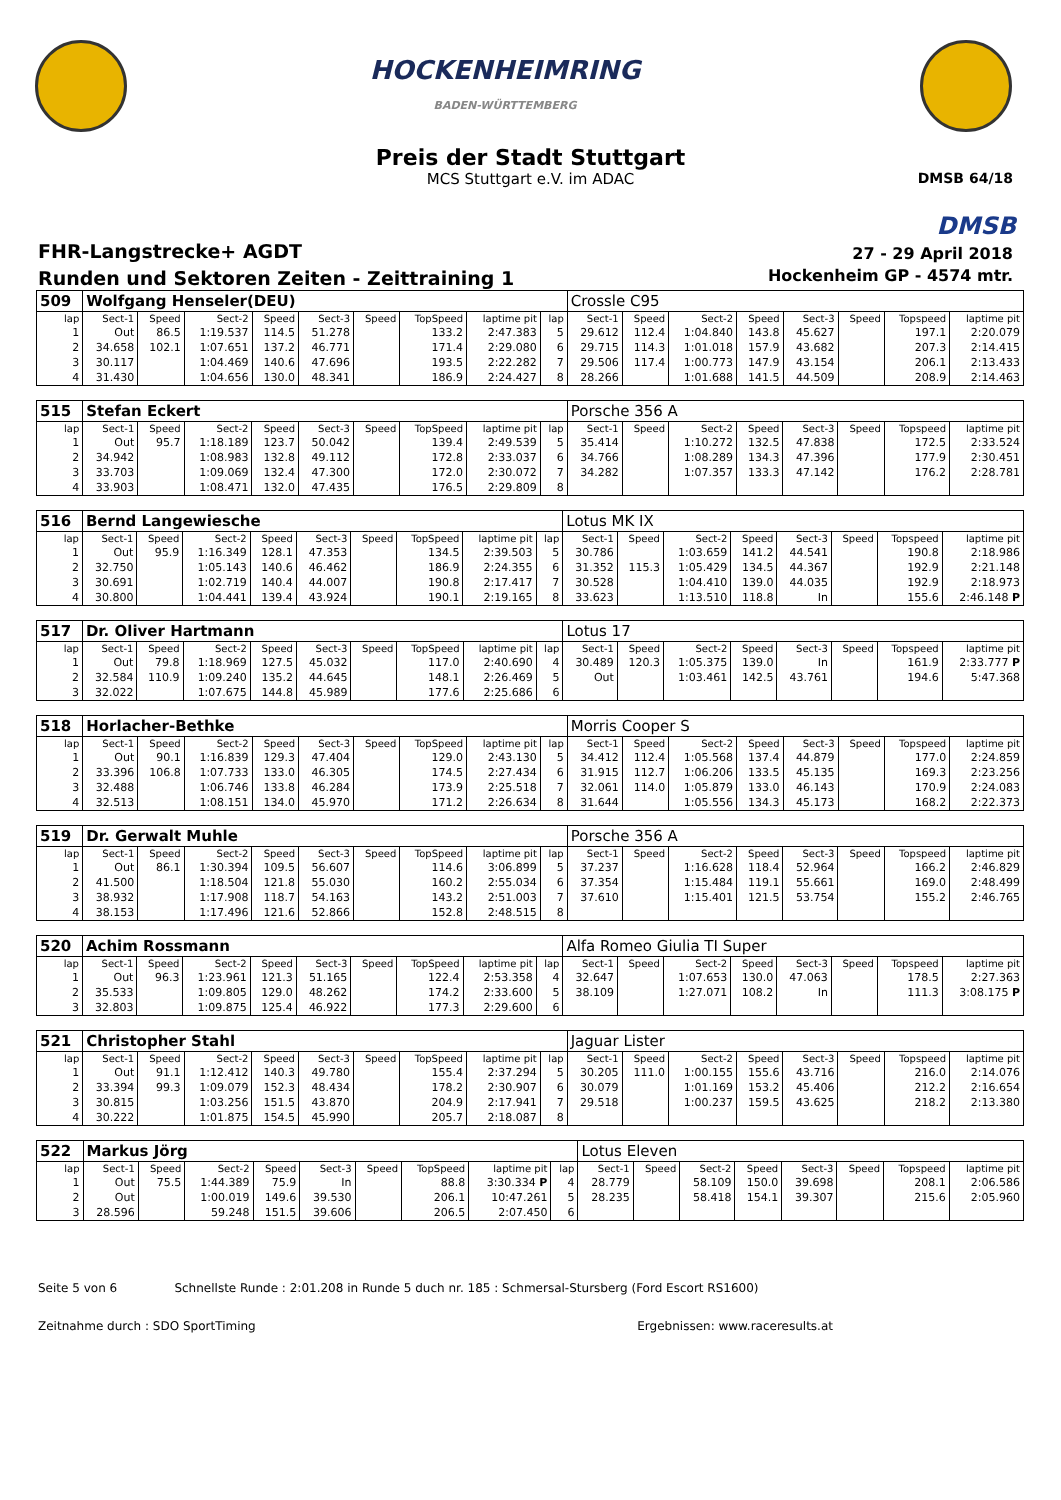HOCKENHEIMRING
BADEN-WÜRTTEMBERG
Preis der Stadt Stuttgart
MCS Stuttgart e.V. im ADAC
DMSB 64/18
DMSB
FHR-Langstrecke+ AGDT
Runden und Sektoren Zeiten - Zeittraining 1
27 - 29 April 2018
Hockenheim GP - 4574 mtr.
| 509 | Wolfgang Henseler(DEU) | | | | | | | | | Crossle C95 | | | | | | | |
| lap | Sect-1 | Speed | Sect-2 | Speed | Sect-3 | Speed | TopSpeed | laptime pit | lap | Sect-1 | Speed | Sect-2 | Speed | Sect-3 | Speed | Topspeed | laptime pit |
| 1 | Out | 86.5 | 1:19.537 | 114.5 | 51.278 | | 133.2 | 2:47.383 | 5 | 29.612 | 112.4 | 1:04.840 | 143.8 | 45.627 | | 197.1 | 2:20.079 |
| 2 | 34.658 | 102.1 | 1:07.651 | 137.2 | 46.771 | | 171.4 | 2:29.080 | 6 | 29.715 | 114.3 | 1:01.018 | 157.9 | 43.682 | | 207.3 | 2:14.415 |
| 3 | 30.117 | | 1:04.469 | 140.6 | 47.696 | | 193.5 | 2:22.282 | 7 | 29.506 | 117.4 | 1:00.773 | 147.9 | 43.154 | | 206.1 | 2:13.433 |
| 4 | 31.430 | | 1:04.656 | 130.0 | 48.341 | | 186.9 | 2:24.427 | 8 | 28.266 | | 1:01.688 | 141.5 | 44.509 | | 208.9 | 2:14.463 |
| 515 | Stefan Eckert | | | | | | | | | Porsche 356 A | | | | | | | |
| lap | Sect-1 | Speed | Sect-2 | Speed | Sect-3 | Speed | TopSpeed | laptime pit | lap | Sect-1 | Speed | Sect-2 | Speed | Sect-3 | Speed | Topspeed | laptime pit |
| 1 | Out | 95.7 | 1:18.189 | 123.7 | 50.042 | | 139.4 | 2:49.539 | 5 | 35.414 | | 1:10.272 | 132.5 | 47.838 | | 172.5 | 2:33.524 |
| 2 | 34.942 | | 1:08.983 | 132.8 | 49.112 | | 172.8 | 2:33.037 | 6 | 34.766 | | 1:08.289 | 134.3 | 47.396 | | 177.9 | 2:30.451 |
| 3 | 33.703 | | 1:09.069 | 132.4 | 47.300 | | 172.0 | 2:30.072 | 7 | 34.282 | | 1:07.357 | 133.3 | 47.142 | | 176.2 | 2:28.781 |
| 4 | 33.903 | | 1:08.471 | 132.0 | 47.435 | | 176.5 | 2:29.809 | 8 | | | | | | | | |
| 516 | Bernd Langewiesche | | | | | | | | | Lotus MK IX | | | | | | | |
| lap | Sect-1 | Speed | Sect-2 | Speed | Sect-3 | Speed | TopSpeed | laptime pit | lap | Sect-1 | Speed | Sect-2 | Speed | Sect-3 | Speed | Topspeed | laptime pit |
| 1 | Out | 95.9 | 1:16.349 | 128.1 | 47.353 | | 134.5 | 2:39.503 | 5 | 30.786 | | 1:03.659 | 141.2 | 44.541 | | 190.8 | 2:18.986 |
| 2 | 32.750 | | 1:05.143 | 140.6 | 46.462 | | 186.9 | 2:24.355 | 6 | 31.352 | 115.3 | 1:05.429 | 134.5 | 44.367 | | 192.9 | 2:21.148 |
| 3 | 30.691 | | 1:02.719 | 140.4 | 44.007 | | 190.8 | 2:17.417 | 7 | 30.528 | | 1:04.410 | 139.0 | 44.035 | | 192.9 | 2:18.973 |
| 4 | 30.800 | | 1:04.441 | 139.4 | 43.924 | | 190.1 | 2:19.165 | 8 | 33.623 | | 1:13.510 | 118.8 | In | | 155.6 | 2:46.148 P |
| 517 | Dr. Oliver Hartmann | | | | | | | | | Lotus 17 | | | | | | | |
| lap | Sect-1 | Speed | Sect-2 | Speed | Sect-3 | Speed | TopSpeed | laptime pit | lap | Sect-1 | Speed | Sect-2 | Speed | Sect-3 | Speed | Topspeed | laptime pit |
| 1 | Out | 79.8 | 1:18.969 | 127.5 | 45.032 | | 117.0 | 2:40.690 | 4 | 30.489 | 120.3 | 1:05.375 | 139.0 | In | | 161.9 | 2:33.777 P |
| 2 | 32.584 | 110.9 | 1:09.240 | 135.2 | 44.645 | | 148.1 | 2:26.469 | 5 | Out | | 1:03.461 | 142.5 | 43.761 | | 194.6 | 5:47.368 |
| 3 | 32.022 | | 1:07.675 | 144.8 | 45.989 | | 177.6 | 2:25.686 | 6 | | | | | | | | |
| 518 | Horlacher-Bethke | | | | | | | | | Morris Cooper S | | | | | | | |
| lap | Sect-1 | Speed | Sect-2 | Speed | Sect-3 | Speed | TopSpeed | laptime pit | lap | Sect-1 | Speed | Sect-2 | Speed | Sect-3 | Speed | Topspeed | laptime pit |
| 1 | Out | 90.1 | 1:16.839 | 129.3 | 47.404 | | 129.0 | 2:43.130 | 5 | 34.412 | 112.4 | 1:05.568 | 137.4 | 44.879 | | 177.0 | 2:24.859 |
| 2 | 33.396 | 106.8 | 1:07.733 | 133.0 | 46.305 | | 174.5 | 2:27.434 | 6 | 31.915 | 112.7 | 1:06.206 | 133.5 | 45.135 | | 169.3 | 2:23.256 |
| 3 | 32.488 | | 1:06.746 | 133.8 | 46.284 | | 173.9 | 2:25.518 | 7 | 32.061 | 114.0 | 1:05.879 | 133.0 | 46.143 | | 170.9 | 2:24.083 |
| 4 | 32.513 | | 1:08.151 | 134.0 | 45.970 | | 171.2 | 2:26.634 | 8 | 31.644 | | 1:05.556 | 134.3 | 45.173 | | 168.2 | 2:22.373 |
| 519 | Dr. Gerwalt Muhle | | | | | | | | | Porsche 356 A | | | | | | | |
| lap | Sect-1 | Speed | Sect-2 | Speed | Sect-3 | Speed | TopSpeed | laptime pit | lap | Sect-1 | Speed | Sect-2 | Speed | Sect-3 | Speed | Topspeed | laptime pit |
| 1 | Out | 86.1 | 1:30.394 | 109.5 | 56.607 | | 114.6 | 3:06.899 | 5 | 37.237 | | 1:16.628 | 118.4 | 52.964 | | 166.2 | 2:46.829 |
| 2 | 41.500 | | 1:18.504 | 121.8 | 55.030 | | 160.2 | 2:55.034 | 6 | 37.354 | | 1:15.484 | 119.1 | 55.661 | | 169.0 | 2:48.499 |
| 3 | 38.932 | | 1:17.908 | 118.7 | 54.163 | | 143.2 | 2:51.003 | 7 | 37.610 | | 1:15.401 | 121.5 | 53.754 | | 155.2 | 2:46.765 |
| 4 | 38.153 | | 1:17.496 | 121.6 | 52.866 | | 152.8 | 2:48.515 | 8 | | | | | | | | |
| 520 | Achim Rossmann | | | | | | | | | Alfa Romeo Giulia TI Super | | | | | | | |
| lap | Sect-1 | Speed | Sect-2 | Speed | Sect-3 | Speed | TopSpeed | laptime pit | lap | Sect-1 | Speed | Sect-2 | Speed | Sect-3 | Speed | Topspeed | laptime pit |
| 1 | Out | 96.3 | 1:23.961 | 121.3 | 51.165 | | 122.4 | 2:53.358 | 4 | 32.647 | | 1:07.653 | 130.0 | 47.063 | | 178.5 | 2:27.363 |
| 2 | 35.533 | | 1:09.805 | 129.0 | 48.262 | | 174.2 | 2:33.600 | 5 | 38.109 | | 1:27.071 | 108.2 | In | | 111.3 | 3:08.175 P |
| 3 | 32.803 | | 1:09.875 | 125.4 | 46.922 | | 177.3 | 2:29.600 | 6 | | | | | | | | |
| 521 | Christopher Stahl | | | | | | | | | Jaguar Lister | | | | | | | |
| lap | Sect-1 | Speed | Sect-2 | Speed | Sect-3 | Speed | TopSpeed | laptime pit | lap | Sect-1 | Speed | Sect-2 | Speed | Sect-3 | Speed | Topspeed | laptime pit |
| 1 | Out | 91.1 | 1:12.412 | 140.3 | 49.780 | | 155.4 | 2:37.294 | 5 | 30.205 | 111.0 | 1:00.155 | 155.6 | 43.716 | | 216.0 | 2:14.076 |
| 2 | 33.394 | 99.3 | 1:09.079 | 152.3 | 48.434 | | 178.2 | 2:30.907 | 6 | 30.079 | | 1:01.169 | 153.2 | 45.406 | | 212.2 | 2:16.654 |
| 3 | 30.815 | | 1:03.256 | 151.5 | 43.870 | | 204.9 | 2:17.941 | 7 | 29.518 | | 1:00.237 | 159.5 | 43.625 | | 218.2 | 2:13.380 |
| 4 | 30.222 | | 1:01.875 | 154.5 | 45.990 | | 205.7 | 2:18.087 | 8 | | | | | | | | |
| 522 | Markus Jörg | | | | | | | | | Lotus Eleven | | | | | | | |
| lap | Sect-1 | Speed | Sect-2 | Speed | Sect-3 | Speed | TopSpeed | laptime pit | lap | Sect-1 | Speed | Sect-2 | Speed | Sect-3 | Speed | Topspeed | laptime pit |
| 1 | Out | 75.5 | 1:44.389 | 75.9 | In | | 88.8 | 3:30.334 P | 4 | 28.779 | | 58.109 | 150.0 | 39.698 | | 208.1 | 2:06.586 |
| 2 | Out | | 1:00.019 | 149.6 | 39.530 | | 206.1 | 10:47.261 | 5 | 28.235 | | 58.418 | 154.1 | 39.307 | | 215.6 | 2:05.960 |
| 3 | 28.596 | | 59.248 | 151.5 | 39.606 | | 206.5 | 2:07.450 | 6 | | | | | | | | |
Seite 5 von 6 Schnellste Runde : 2:01.208 in Runde 5 duch nr. 185 : Schmersal-Stursberg (Ford Escort RS1600)
Zeitnahme durch : SDO SportTiming Ergebnissen: www.raceresults.at